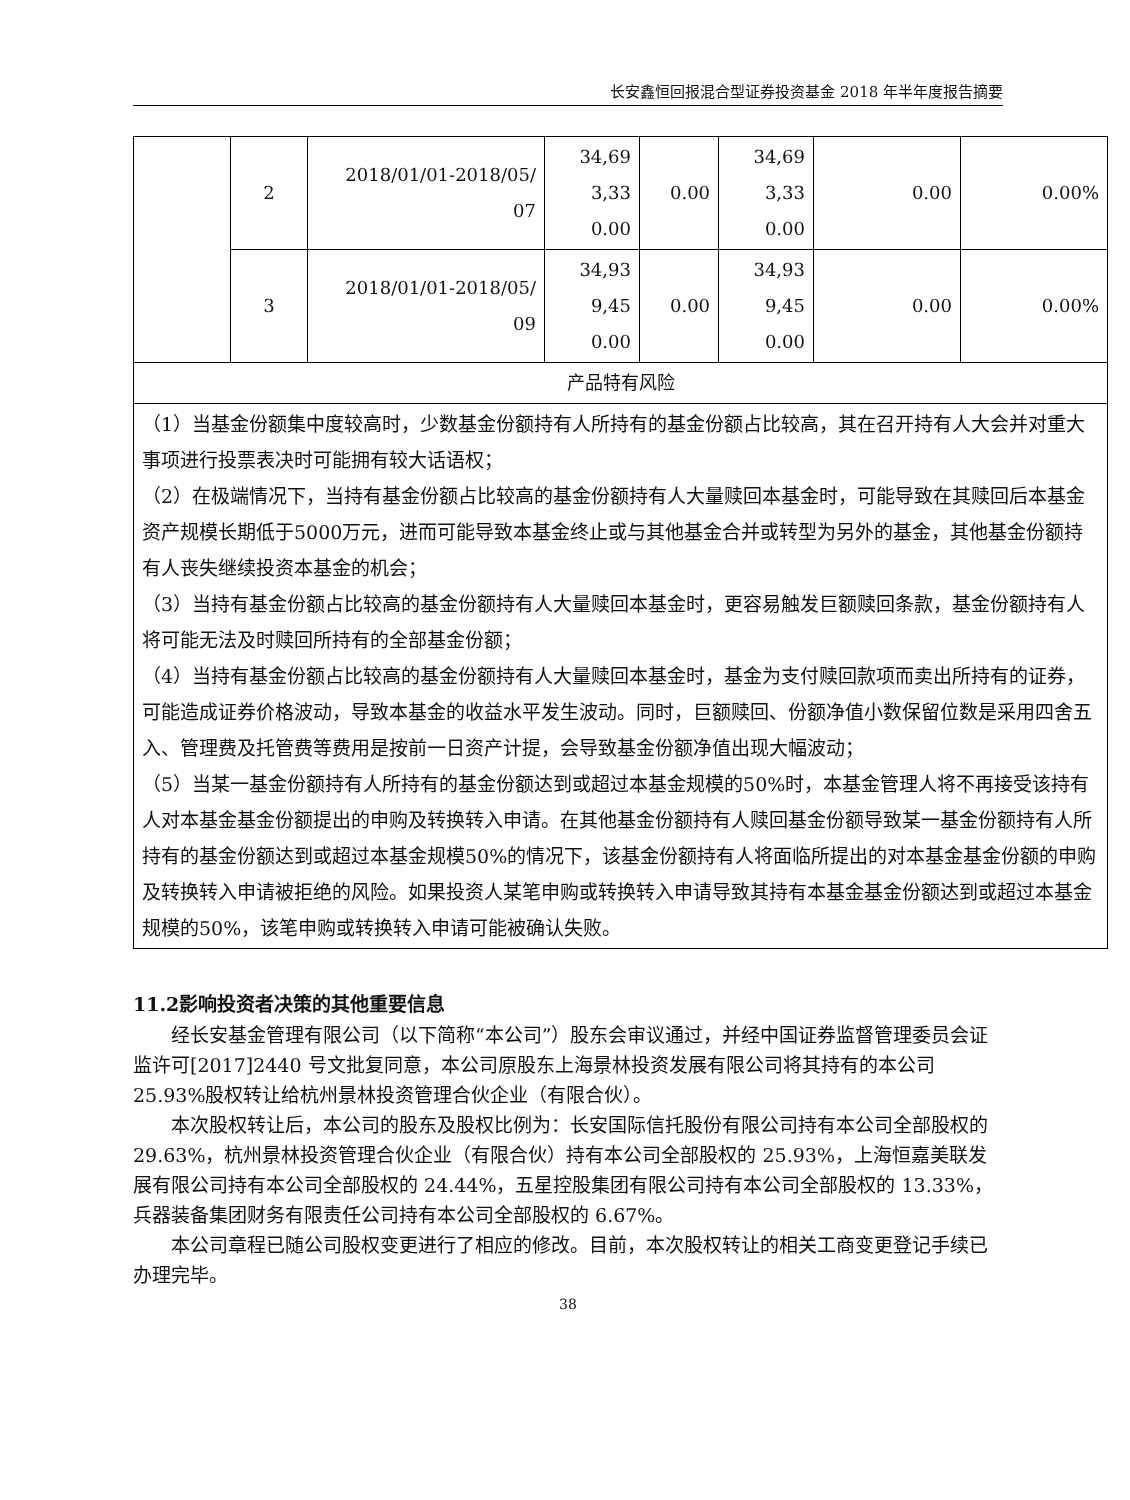长安鑫恒回报混合型证券投资基金 2018 年半年度报告摘要
| | 2 | 2018/01/01-2018/05/ 07 | 34,69 3,33 0.00 | 0.00 | 34,69 3,33 0.00 | 0.00 | 0.00% |
| | 3 | 2018/01/01-2018/05/ 09 | 34,93 9,45 0.00 | 0.00 | 34,93 9,45 0.00 | 0.00 | 0.00% |
| 产品特有风险 | | | | | | | |
| （1）当基金份额集中度较高时，少数基金份额持有人所持有的基金份额占比较高，其在召开持有人大会并对重大事项进行投票表决时可能拥有较大话语权； （2）在极端情况下，当持有基金份额占比较高的基金份额持有人大量赎回本基金时，可能导致在其赎回后本基金资产规模长期低于5000万元，进而可能导致本基金终止或与其他基金合并或转型为另外的基金，其他基金份额持有人丧失继续投资本基金的机会； （3）当持有基金份额占比较高的基金份额持有人大量赎回本基金时，更容易触发巨额赎回条款，基金份额持有人将可能无法及时赎回所持有的全部基金份额； （4）当持有基金份额占比较高的基金份额持有人大量赎回本基金时，基金为支付赎回款项而卖出所持有的证券，可能造成证券价格波动，导致本基金的收益水平发生波动。同时，巨额赎回、份额净值小数保留位数是采用四舍五入、管理费及托管费等费用是按前一日资产计提，会导致基金份额净值出现大幅波动； （5）当某一基金份额持有人所持有的基金份额达到或超过本基金规模的50%时，本基金管理人将不再接受该持有人对本基金基金份额提出的申购及转换转入申请。在其他基金份额持有人赎回基金份额导致某一基金份额持有人所持有的基金份额达到或超过本基金规模50%的情况下，该基金份额持有人将面临所提出的对本基金基金份额的申购及转换转入申请被拒绝的风险。如果投资人某笔申购或转换转入申请导致其持有本基金基金份额达到或超过本基金规模的50%，该笔申购或转换转入申请可能被确认失败。 | | | | | | | |
11.2影响投资者决策的其他重要信息
经长安基金管理有限公司（以下简称“本公司”）股东会审议通过，并经中国证券监督管理委员会证监许可[2017]2440 号文批复同意，本公司原股东上海景林投资发展有限公司将其持有的本公司 25.93%股权转让给杭州景林投资管理合伙企业（有限合伙）。
本次股权转让后，本公司的股东及股权比例为：长安国际信托股份有限公司持有本公司全部股权的 29.63%，杭州景林投资管理合伙企业（有限合伙）持有本公司全部股权的 25.93%，上海恒嘉美联发展有限公司持有本公司全部股权的 24.44%，五星控股集团有限公司持有本公司全部股权的 13.33%，兵器装备集团财务有限责任公司持有本公司全部股权的 6.67%。
本公司章程已随公司股权变更进行了相应的修改。目前，本次股权转让的相关工商变更登记手续已办理完毕。
38